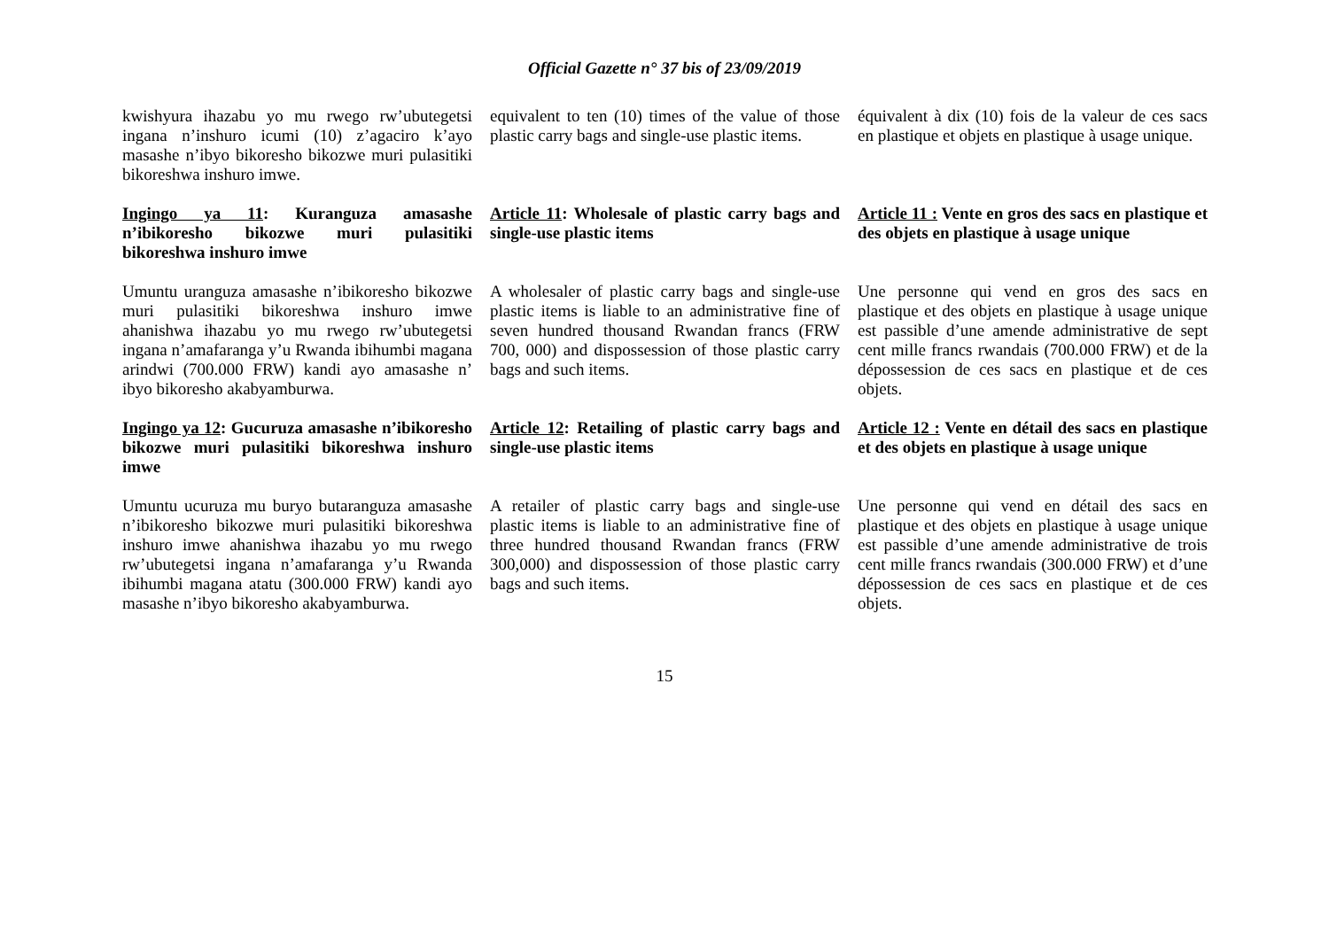Official Gazette n° 37 bis of 23/09/2019
kwishyura ihazabu yo mu rwego rw’ubutegetsi ingana n’inshuro icumi (10) z’agaciro k’ayo masashe n’ibyo bikoresho bikozwe muri pulasitiki bikoreshwa inshuro imwe.
equivalent to ten (10) times of the value of those plastic carry bags and single-use plastic items.
équivalent à dix (10) fois de la valeur de ces sacs en plastique et objets en plastique à usage unique.
Ingingo ya 11: Kuranguza amasashe n’ibikoresho bikozwe muri pulasitiki bikoreshwa inshuro imwe
Article 11: Wholesale of plastic carry bags and single-use plastic items
Article 11 : Vente en gros des sacs en plastique et des objets en plastique à usage unique
Umuntu uranguza amasashe n’ibikoresho bikozwe muri pulasitiki bikoreshwa inshuro imwe ahanishwa ihazabu yo mu rwego rw’ubutegetsi ingana n’amafaranga y’u Rwanda ibihumbi magana arindwi (700.000 FRW) kandi ayo amasashe n’ ibyo bikoresho akabyamburwa.
A wholesaler of plastic carry bags and single-use plastic items is liable to an administrative fine of seven hundred thousand Rwandan francs (FRW 700, 000) and dispossession of those plastic carry bags and such items.
Une personne qui vend en gros des sacs en plastique et des objets en plastique à usage unique est passible d’une amende administrative de sept cent mille francs rwandais (700.000 FRW) et de la dépossession de ces sacs en plastique et de ces objets.
Ingingo ya 12: Gucuruza amasashe n’ibikoresho bikozwe muri pulasitiki bikoreshwa inshuro imwe
Article 12: Retailing of plastic carry bags and single-use plastic items
Article 12 : Vente en détail des sacs en plastique et des objets en plastique à usage unique
Umuntu ucuruza mu buryo butaranguza amasashe n’ibikoresho bikozwe muri pulasitiki bikoreshwa inshuro imwe ahanishwa ihazabu yo mu rwego rw’ubutegetsi ingana n’amafaranga y’u Rwanda ibihumbi magana atatu (300.000 FRW) kandi ayo masashe n’ibyo bikoresho akabyamburwa.
A retailer of plastic carry bags and single-use plastic items is liable to an administrative fine of three hundred thousand Rwandan francs (FRW 300,000) and dispossession of those plastic carry bags and such items.
Une personne qui vend en détail des sacs en plastique et des objets en plastique à usage unique est passible d’une amende administrative de trois cent mille francs rwandais (300.000 FRW) et d’une dépossession de ces sacs en plastique et de ces objets.
15